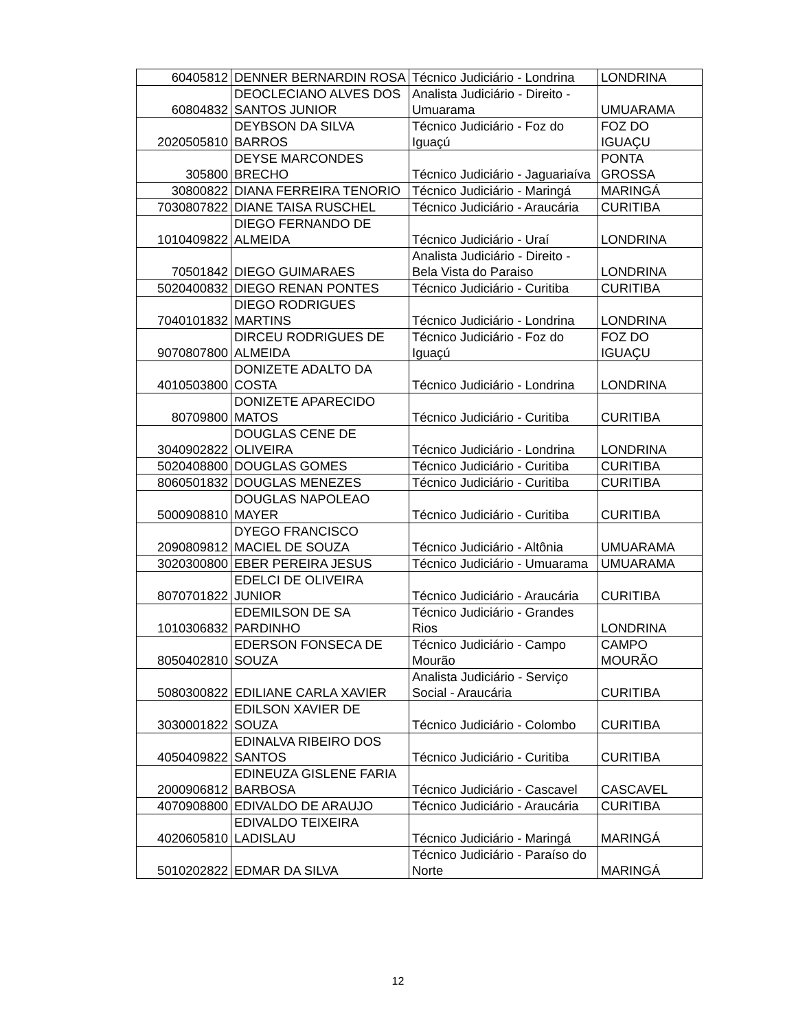| 60405812 | DENNER BERNARDIN ROSA | Técnico Judiciário - Londrina | LONDRINA |
| 60804832 | DEOCLECIANO ALVES DOS SANTOS JUNIOR | Analista Judiciário - Direito - Umuarama | UMUARAMA |
| 2020505810 | DEYBSON DA SILVA BARROS | Técnico Judiciário - Foz do Iguaçú | FOZ DO IGUAÇU |
| 305800 | DEYSE MARCONDES BRECHO | Técnico Judiciário - Jaguariaíva | PONTA GROSSA |
| 30800822 | DIANA FERREIRA TENORIO | Técnico Judiciário - Maringá | MARINGÁ |
| 7030807822 | DIANE TAISA RUSCHEL | Técnico Judiciário - Araucária | CURITIBA |
| 1010409822 | DIEGO FERNANDO DE ALMEIDA | Técnico Judiciário - Uraí | LONDRINA |
| 70501842 | DIEGO GUIMARAES | Analista Judiciário - Direito - Bela Vista do Paraiso | LONDRINA |
| 5020400832 | DIEGO RENAN PONTES | Técnico Judiciário - Curitiba | CURITIBA |
| 7040101832 | DIEGO RODRIGUES MARTINS | Técnico Judiciário - Londrina | LONDRINA |
| 9070807800 | DIRCEU RODRIGUES DE ALMEIDA | Técnico Judiciário - Foz do Iguaçú | FOZ DO IGUAÇU |
| 4010503800 | DONIZETE ADALTO DA COSTA | Técnico Judiciário - Londrina | LONDRINA |
| 80709800 | DONIZETE APARECIDO MATOS | Técnico Judiciário - Curitiba | CURITIBA |
| 3040902822 | DOUGLAS CENE DE OLIVEIRA | Técnico Judiciário - Londrina | LONDRINA |
| 5020408800 | DOUGLAS GOMES | Técnico Judiciário - Curitiba | CURITIBA |
| 8060501832 | DOUGLAS MENEZES | Técnico Judiciário - Curitiba | CURITIBA |
| 5000908810 | DOUGLAS NAPOLEAO MAYER | Técnico Judiciário - Curitiba | CURITIBA |
| 2090809812 | DYEGO FRANCISCO MACIEL DE SOUZA | Técnico Judiciário - Altônia | UMUARAMA |
| 3020300800 | EBER PEREIRA JESUS | Técnico Judiciário - Umuarama | UMUARAMA |
| 8070701822 | EDELCI DE OLIVEIRA JUNIOR | Técnico Judiciário - Araucária | CURITIBA |
| 1010306832 | EDEMILSON DE SA PARDINHO | Técnico Judiciário - Grandes Rios | LONDRINA |
| 8050402810 | EDERSON FONSECA DE SOUZA | Técnico Judiciário - Campo Mourão | CAMPO MOURÃO |
| 5080300822 | EDILIANE CARLA XAVIER | Analista Judiciário - Serviço Social - Araucária | CURITIBA |
| 3030001822 | EDILSON XAVIER DE SOUZA | Técnico Judiciário - Colombo | CURITIBA |
| 4050409822 | EDINALVA RIBEIRO DOS SANTOS | Técnico Judiciário - Curitiba | CURITIBA |
| 2000906812 | EDINEUZA GISLENE FARIA BARBOSA | Técnico Judiciário - Cascavel | CASCAVEL |
| 4070908800 | EDIVALDO DE ARAUJO | Técnico Judiciário - Araucária | CURITIBA |
| 4020605810 | EDIVALDO TEIXEIRA LADISLAU | Técnico Judiciário - Maringá | MARINGÁ |
| 5010202822 | EDMAR DA SILVA | Técnico Judiciário - Paraíso do Norte | MARINGÁ |
12